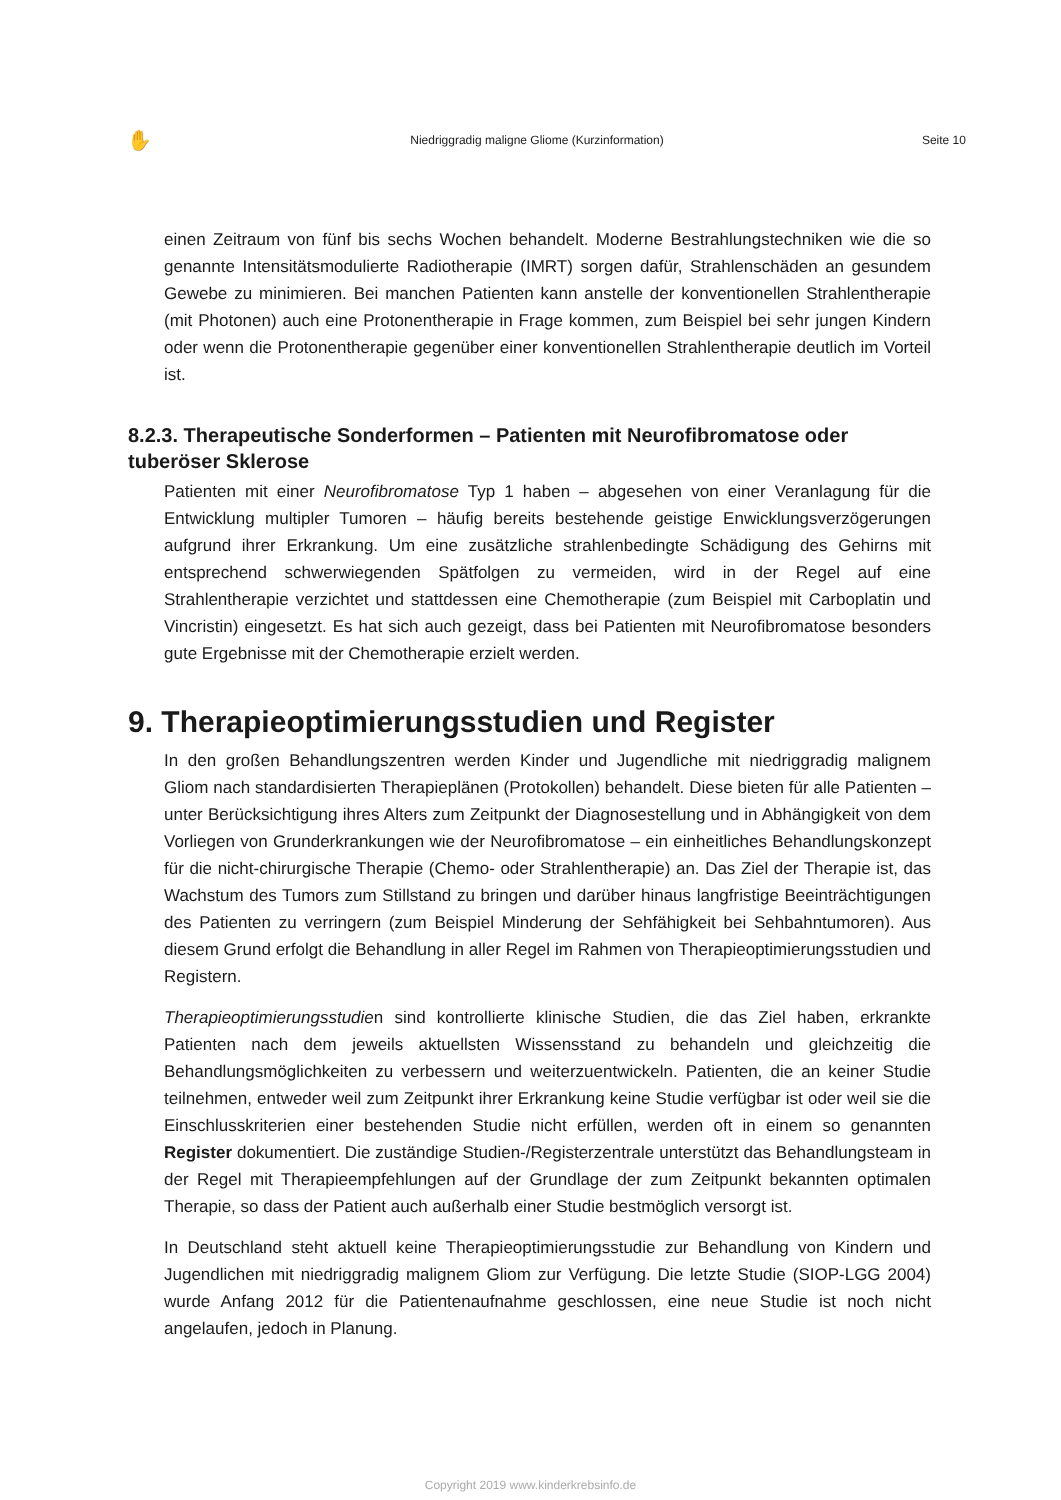✋ Niedriggradig maligne Gliome (Kurzinformation) Seite 10
einen Zeitraum von fünf bis sechs Wochen behandelt. Moderne Bestrahlungstechniken wie die so genannte Intensitätsmodulierte Radiotherapie (IMRT) sorgen dafür, Strahlenschäden an gesundem Gewebe zu minimieren. Bei manchen Patienten kann anstelle der konventionellen Strahlentherapie (mit Photonen) auch eine Protonentherapie in Frage kommen, zum Beispiel bei sehr jungen Kindern oder wenn die Protonentherapie gegenüber einer konventionellen Strahlentherapie deutlich im Vorteil ist.
8.2.3. Therapeutische Sonderformen – Patienten mit Neurofibromatose oder tuberöser Sklerose
Patienten mit einer Neurofibromatose Typ 1 haben – abgesehen von einer Veranlagung für die Entwicklung multipler Tumoren – häufig bereits bestehende geistige Enwicklungsverzögerungen aufgrund ihrer Erkrankung. Um eine zusätzliche strahlenbedingte Schädigung des Gehirns mit entsprechend schwerwiegenden Spätfolgen zu vermeiden, wird in der Regel auf eine Strahlentherapie verzichtet und stattdessen eine Chemotherapie (zum Beispiel mit Carboplatin und Vincristin) eingesetzt. Es hat sich auch gezeigt, dass bei Patienten mit Neurofibromatose besonders gute Ergebnisse mit der Chemotherapie erzielt werden.
9. Therapieoptimierungsstudien und Register
In den großen Behandlungszentren werden Kinder und Jugendliche mit niedriggradig malignem Gliom nach standardisierten Therapieplänen (Protokollen) behandelt. Diese bieten für alle Patienten – unter Berücksichtigung ihres Alters zum Zeitpunkt der Diagnosestellung und in Abhängigkeit von dem Vorliegen von Grunderkrankungen wie der Neurofibromatose – ein einheitliches Behandlungskonzept für die nicht-chirurgische Therapie (Chemo- oder Strahlentherapie) an. Das Ziel der Therapie ist, das Wachstum des Tumors zum Stillstand zu bringen und darüber hinaus langfristige Beeinträchtigungen des Patienten zu verringern (zum Beispiel Minderung der Sehfähigkeit bei Sehbahntumoren). Aus diesem Grund erfolgt die Behandlung in aller Regel im Rahmen von Therapieoptimierungsstudien und Registern.
Therapieoptimierungsstudien sind kontrollierte klinische Studien, die das Ziel haben, erkrankte Patienten nach dem jeweils aktuellsten Wissensstand zu behandeln und gleichzeitig die Behandlungsmöglichkeiten zu verbessern und weiterzuentwickeln. Patienten, die an keiner Studie teilnehmen, entweder weil zum Zeitpunkt ihrer Erkrankung keine Studie verfügbar ist oder weil sie die Einschlusskriterien einer bestehenden Studie nicht erfüllen, werden oft in einem so genannten Register dokumentiert. Die zuständige Studien-/Registerzentrale unterstützt das Behandlungsteam in der Regel mit Therapieempfehlungen auf der Grundlage der zum Zeitpunkt bekannten optimalen Therapie, so dass der Patient auch außerhalb einer Studie bestmöglich versorgt ist.
In Deutschland steht aktuell keine Therapieoptimierungsstudie zur Behandlung von Kindern und Jugendlichen mit niedriggradig malignem Gliom zur Verfügung. Die letzte Studie (SIOP-LGG 2004) wurde Anfang 2012 für die Patientenaufnahme geschlossen, eine neue Studie ist noch nicht angelaufen, jedoch in Planung.
Copyright 2019 www.kinderkrebsinfo.de